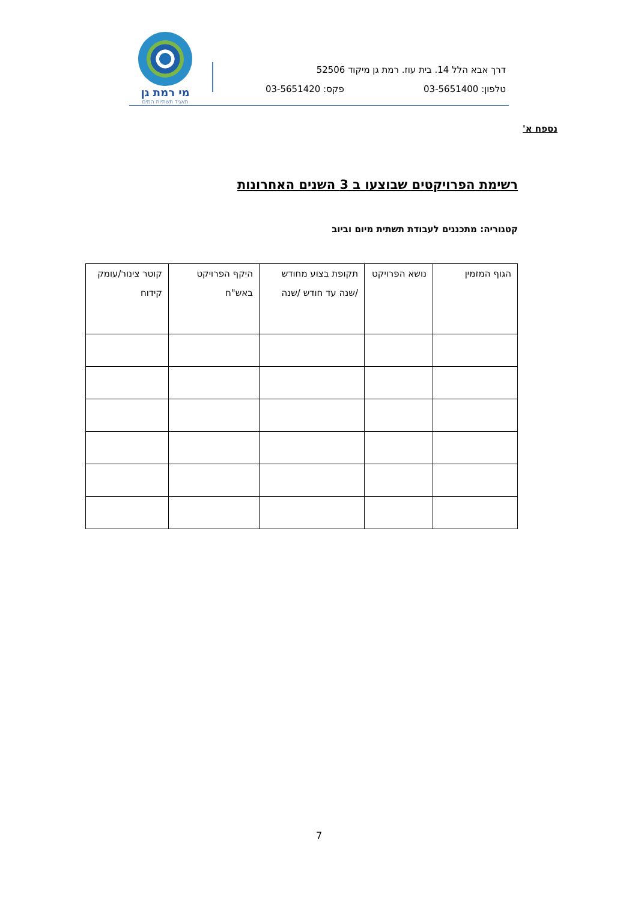מי רמת גן
תאגיד תשתיות המים
דרך אבא הלל 14. בית עוז. רמת גן מיקוד 52506
טלפון: 03-5651400 פקס: 03-5651420
נספח א'
רשימת הפרויקטים שבוצעו ב 3 השנים האחרונות
קטגוריה: מתכננים לעבודת תשתית מיום וביוב
| הגוף המזמין | נושא הפרויקט | תקופת בצוע מחודש /שנה עד חודש /שנה | היקף הפרויקט באש"ח | קוטר צינור/עומק קידוח |
| --- | --- | --- | --- | --- |
7